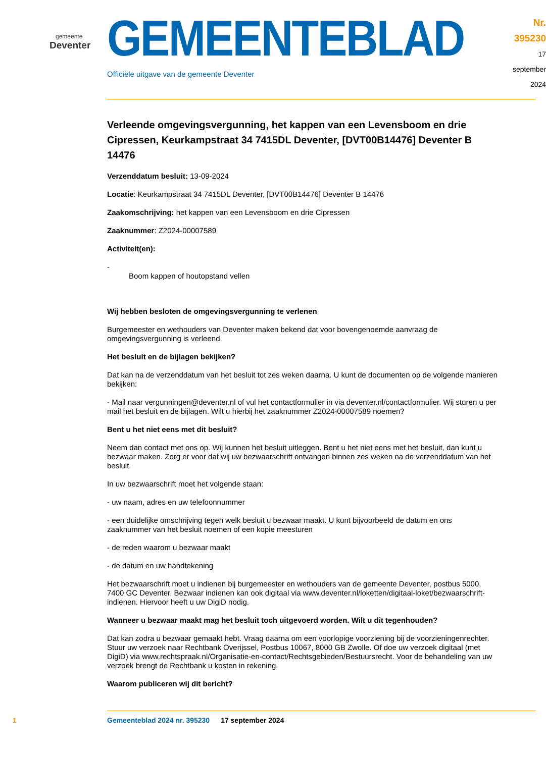gemeente
Deventer
GEMEENTEBLAD
Officiële uitgave van de gemeente Deventer
Nr. 395230
17 september
2024
Verleende omgevingsvergunning, het kappen van een Levensboom en drie Cipressen, Keurkampstraat 34 7415DL Deventer, [DVT00B14476] Deventer B 14476
Verzenddatum besluit: 13-09-2024
Locatie: Keurkampstraat 34 7415DL Deventer, [DVT00B14476] Deventer B 14476
Zaakomschrijving: het kappen van een Levensboom en drie Cipressen
Zaaknummer: Z2024-00007589
Activiteit(en):
-
Boom kappen of houtopstand vellen
Wij hebben besloten de omgevingsvergunning te verlenen
Burgemeester en wethouders van Deventer maken bekend dat voor bovengenoemde aanvraag de omgevingsvergunning is verleend.
Het besluit en de bijlagen bekijken?
Dat kan na de verzenddatum van het besluit tot zes weken daarna. U kunt de documenten op de volgende manieren bekijken:
- Mail naar vergunningen@deventer.nl of vul het contactformulier in via deventer.nl/contactformulier. Wij sturen u per mail het besluit en de bijlagen. Wilt u hierbij het zaaknummer Z2024-00007589 noemen?
Bent u het niet eens met dit besluit?
Neem dan contact met ons op. Wij kunnen het besluit uitleggen. Bent u het niet eens met het besluit, dan kunt u bezwaar maken. Zorg er voor dat wij uw bezwaarschrift ontvangen binnen zes weken na de verzenddatum van het besluit.
In uw bezwaarschrift moet het volgende staan:
- uw naam, adres en uw telefoonnummer
- een duidelijke omschrijving tegen welk besluit u bezwaar maakt. U kunt bijvoorbeeld de datum en ons zaaknummer van het besluit noemen of een kopie meesturen
- de reden waarom u bezwaar maakt
- de datum en uw handtekening
Het bezwaarschrift moet u indienen bij burgemeester en wethouders van de gemeente Deventer, postbus 5000, 7400 GC Deventer. Bezwaar indienen kan ook digitaal via www.deventer.nl/loketten/digitaal-loket/bezwaarschrift-indienen. Hiervoor heeft u uw DigiD nodig.
Wanneer u bezwaar maakt mag het besluit toch uitgevoerd worden. Wilt u dit tegenhouden?
Dat kan zodra u bezwaar gemaakt hebt. Vraag daarna om een voorlopige voorziening bij de voorzieningenrechter. Stuur uw verzoek naar Rechtbank Overijssel, Postbus 10067, 8000 GB Zwolle. Of doe uw verzoek digitaal (met DigiD) via www.rechtspraak.nl/Organisatie-en-contact/Rechtsgebieden/Bestuursrecht. Voor de behandeling van uw verzoek brengt de Rechtbank u kosten in rekening.
Waarom publiceren wij dit bericht?
1 Gemeenteblad 2024 nr. 395230 17 september 2024